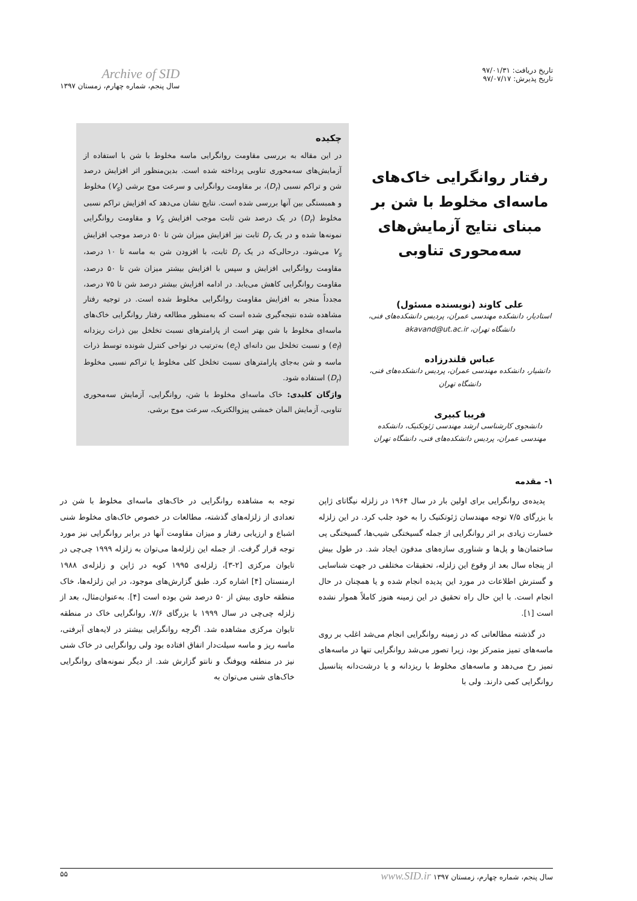تاریخ دریافت: ۹۷/۰۱/۳۱
تاریخ پذیرش: ۹۷/۰۷/۱۷
Archive of SID
سال پنجم، شماره چهارم، زمستان ۱۳۹۷
رفتار روانگرایی خاک‌های ماسه‌ای مخلوط با شن بر مبنای نتایج آزمایش‌های سه‌محوری تناوبی
علی کاوند (نویسنده مسئول)
استادیار، دانشکده مهندسی عمران، پردیس دانشکده‌های فنی،
دانشگاه تهران، akavand@ut.ac.ir
عباس قلندرزاده
دانشیار، دانشکده مهندسی عمران، پردیس دانشکده‌های فنی،
دانشگاه تهران
فریبا کبیری
دانشجوی کارشناسی ارشد مهندسی ژئوتکنیک، دانشکده مهندسی عمران، پردیس دانشکده‌های فنی، دانشگاه تهران
چکیده
در این مقاله به بررسی مقاومت روانگرایی ماسه مخلوط با شن با استفاده از آزمایش‌های سه‌محوری تناوبی پرداخته شده است. بدین‌منظور اثر افزایش درصد شن و تراکم نسبی (D<sub>r</sub>)، بر مقاومت روانگرایی و سرعت موج برشی (V<sub>s</sub>) مخلوط و همبستگی بین آنها بررسی شده است. نتایج نشان می‌دهد که افزایش تراکم نسبی مخلوط (D<sub>r</sub>) در یک درصد شن ثابت موجب افزایش V<sub>s</sub> و مقاومت روانگرایی نمونه‌ها شده و در یک D<sub>r</sub> ثابت نیز افزایش میزان شن تا ۵۰ درصد موجب افزایش V<sub>s</sub> می‌شود. درحالی‌که در یک D<sub>r</sub> ثابت، با افزودن شن به ماسه تا ۱۰ درصد، مقاومت روانگرایی افزایش و سپس با افزایش بیشتر میزان شن تا ۵۰ درصد، مقاومت روانگرایی کاهش می‌یابد. در ادامه افزایش بیشتر درصد شن تا ۷۵ درصد، مجدداً منجر به افزایش مقاومت روانگرایی مخلوط شده است. در توجیه رفتار مشاهده شده نتیجه‌گیری شده است که به‌منظور مطالعه رفتار روانگرایی خاک‌های ماسه‌ای مخلوط با شن بهتر است از پارامترهای نسبت تخلخل بین ذرات ریزدانه (e<sub>f</sub>) و نسبت تخلخل بین دانه‌ای (e<sub>c</sub>) به‌ترتیب در نواحی کنترل شونده توسط ذرات ماسه و شن به‌جای پارامترهای نسبت تخلخل کلی مخلوط یا تراکم نسبی مخلوط (D<sub>r</sub>) استفاده شود.
واژگان کلیدی: خاک ماسه‌ای مخلوط با شن، روانگرایی، آزمایش سه‌محوری تناوبی، آزمایش المان خمشی پیزوالکتریک، سرعت موج برشی.
۱- مقدمه
پدیده‌ی روانگرایی برای اولین بار در سال ۱۹۶۴ در زلزله نیگاتای ژاپن با بزرگای ۷/۵ توجه مهندسان ژئوتکنیک را به خود جلب کرد. در این زلزله خسارت زیادی بر اثر روانگرایی از جمله گسیختگی شیب‌ها، گسیختگی پی ساختمان‌ها و پل‌ها و شناوری سازه‌های مدفون ایجاد شد. در طول بیش از پنجاه سال بعد از وقوع این زلزله، تحقیقات مختلفی در جهت شناسایی و گسترش اطلاعات در مورد این پدیده انجام شده و یا همچنان در حال انجام است. با این حال راه تحقیق در این زمینه هنوز کاملاً هموار نشده است [۱].
در گذشته مطالعاتی که در زمینه روانگرایی انجام می‌شد اغلب بر روی ماسه‌های تمیز متمرکز بود، زیرا تصور می‌شد روانگرایی تنها در ماسه‌های تمیز رخ می‌دهد و ماسه‌های مخلوط با ریزدانه و یا درشت‌دانه پتانسیل روانگرایی کمی دارند. ولی با
توجه به مشاهده روانگرایی در خاک‌های ماسه‌ای مخلوط با شن در تعدادی از زلزله‌های گذشته، مطالعات در خصوص خاک‌های مخلوط شنی اشباع و ارزیابی رفتار و میزان مقاومت آنها در برابر روانگرایی نیز مورد توجه قرار گرفت. از جمله این زلزله‌ها می‌توان به زلزله ۱۹۹۹ چی‌چی در تایوان مرکزی [۲-۳]، زلزله‌ی ۱۹۹۵ کوبه در ژاپن و زلزله‌ی ۱۹۸۸ ارمنستان [۴] اشاره کرد. طبق گزارش‌های موجود، در این زلزله‌ها، خاک منطقه حاوی بیش از ۵۰ درصد شن بوده است [۴]. به‌عنوان‌مثال، بعد از زلزله چی‌چی در سال ۱۹۹۹ با بزرگای ۷/۶، روانگرایی خاک در منطقه تایوان مرکزی مشاهده شد. اگرچه روانگرایی بیشتر در لایه‌های آبرفتی، ماسه ریز و ماسه سیلت‌دار اتفاق افتاده بود ولی روانگرایی در خاک شنی نیز در منطقه ویوفنگ و نانتو گزارش شد. از دیگر نمونه‌های روانگرایی خاک‌های شنی می‌توان به
سال پنجم، شماره چهارم، زمستان ۱۳۹۷ www.SID.ir ۵۵